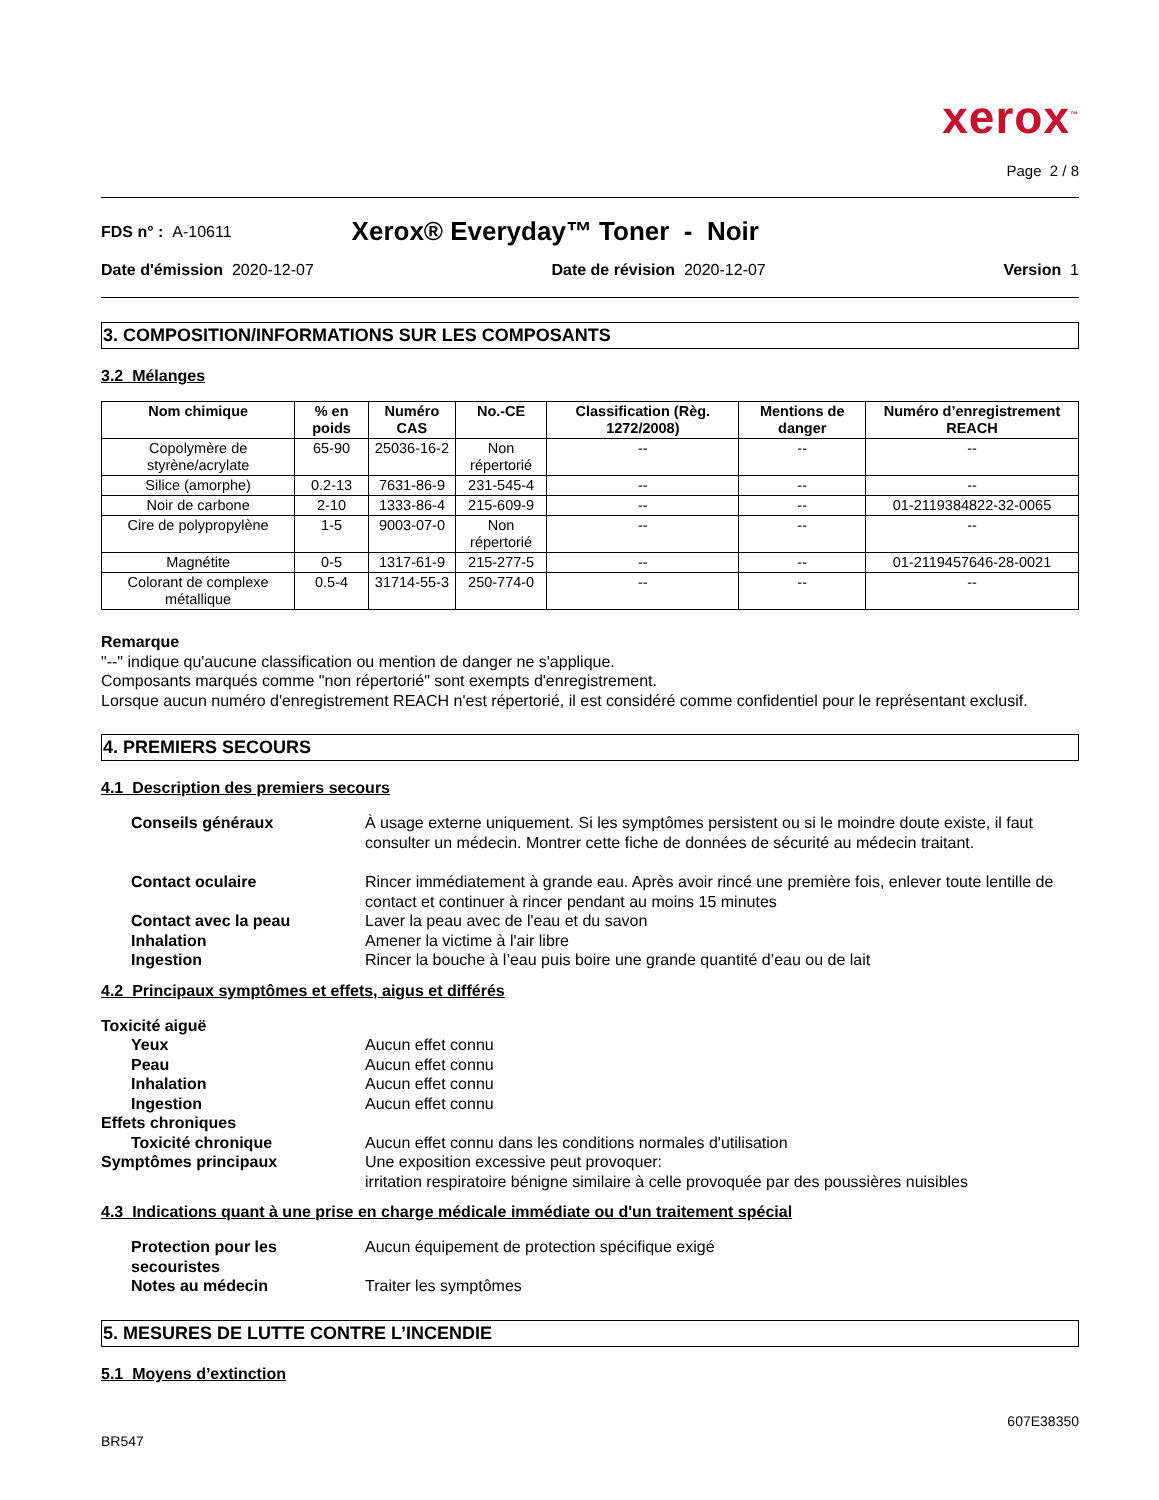xerox<sup>™</sup>
Page 2 / 8
FDS n° : A-10611 Xerox® Everyday™ Toner - Noir
Date d'émission 2020-12-07 Date de révision 2020-12-07 Version 1
3. COMPOSITION/INFORMATIONS SUR LES COMPOSANTS
3.2 Mélanges
| Nom chimique | % en poids | Numéro CAS | No.-CE | Classification (Règ. 1272/2008) | Mentions de danger | Numéro d’enregistrement REACH |
| --- | --- | --- | --- | --- | --- | --- |
| Copolymère de styrène/acrylate | 65-90 | 25036-16-2 | Non répertorié | -- | -- | -- |
| Silice (amorphe) | 0.2-13 | 7631-86-9 | 231-545-4 | -- | -- | -- |
| Noir de carbone | 2-10 | 1333-86-4 | 215-609-9 | -- | -- | 01-2119384822-32-0065 |
| Cire de polypropylène | 1-5 | 9003-07-0 | Non répertorié | -- | -- | -- |
| Magnétite | 0-5 | 1317-61-9 | 215-277-5 | -- | -- | 01-2119457646-28-0021 |
| Colorant de complexe métallique | 0.5-4 | 31714-55-3 | 250-774-0 | -- | -- | -- |
Remarque
"--" indique qu'aucune classification ou mention de danger ne s'applique.
Composants marqués comme "non répertorié" sont exempts d'enregistrement.
Lorsque aucun numéro d'enregistrement REACH n'est répertorié, il est considéré comme confidentiel pour le représentant exclusif.
4. PREMIERS SECOURS
4.1 Description des premiers secours
Conseils généraux À usage externe uniquement. Si les symptômes persistent ou si le moindre doute existe, il faut consulter un médecin. Montrer cette fiche de données de sécurité au médecin traitant.
Contact oculaire Rincer immédiatement à grande eau. Après avoir rincé une première fois, enlever toute lentille de contact et continuer à rincer pendant au moins 15 minutes
Contact avec la peau Laver la peau avec de l'eau et du savon
Inhalation Amener la victime à l'air libre
Ingestion Rincer la bouche à l’eau puis boire une grande quantité d’eau ou de lait
4.2 Principaux symptômes et effets, aigus et différés
Toxicité aiguë
Yeux Aucun effet connu
Peau Aucun effet connu
Inhalation Aucun effet connu
Ingestion Aucun effet connu
Effets chroniques
Toxicité chronique Aucun effet connu dans les conditions normales d'utilisation
Symptômes principaux Une exposition excessive peut provoquer:
irritation respiratoire bénigne similaire à celle provoquée par des poussières nuisibles
4.3 Indications quant à une prise en charge médicale immédiate ou d'un traitement spécial
Protection pour les secouristes
Aucun équipement de protection spécifique exigé
Notes au médecin Traiter les symptômes
5. MESURES DE LUTTE CONTRE L’INCENDIE
5.1 Moyens d’extinction
BR547 607E38350